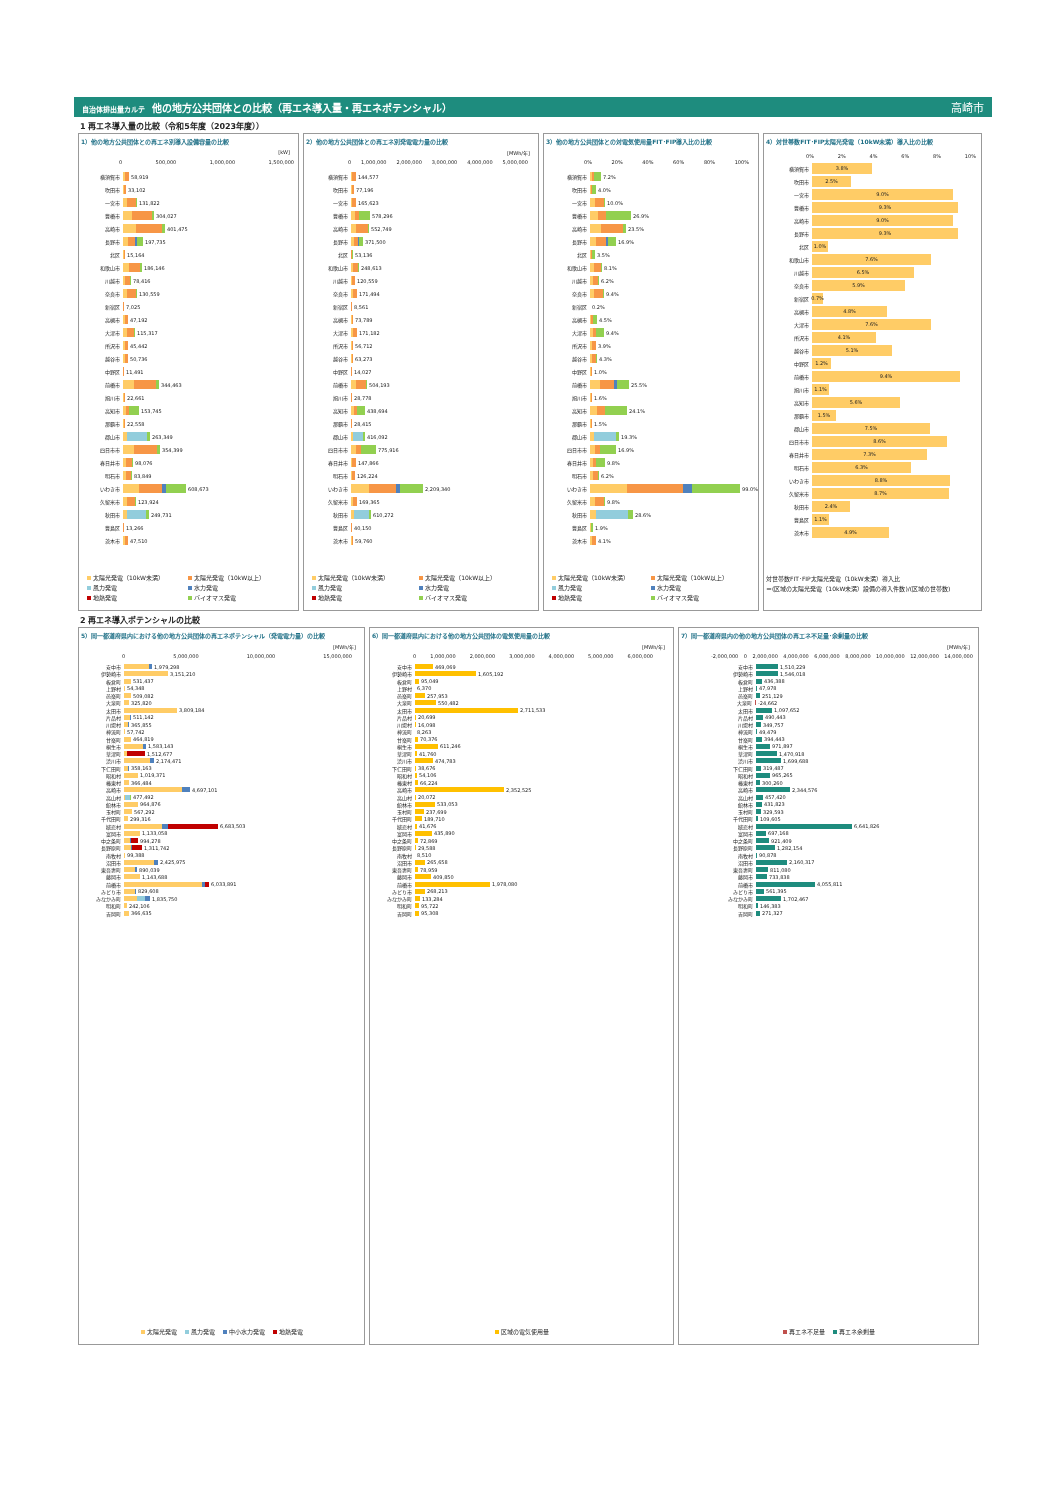自治体排出量カルテ 他の地方公共団体との比較（再エネ導入量・再エネポテンシャル）
高崎市
1 再エネ導入量の比較（令和5年度（2023年度））
1）他の地方公共団体との再エネ別導入設備容量の比較
[kW]
0 500,000 1,000,000 1,500,000
横須賀市 58,919
吹田市 33,102
一宮市 131,822
豊橋市 304,027
高崎市 401,475
長野市 197,735
北区 15,164
和歌山市 186,146
川越市 78,416
奈良市 130,559
新宿区 7,025
高槻市 47,192
大津市 115,317
所沢市 45,442
越谷市 50,736
中野区 11,491
前橋市 344,463
旭川市 22,661
高知市 153,745
那覇市 22,558
郡山市 263,349
四日市市 354,399
春日井市 98,076
明石市 83,849
いわき市 608,673
久留米市 123,924
秋田市 249,731
豊島区 13,266
茨木市 47,510
太陽光発電（10kW未満） 太陽光発電（10kW以上） 風力発電 水力発電 地熱発電 バイオマス発電
2）他の地方公共団体との再エネ別発電電力量の比較
[MWh/年]
0 1,000,000 2,000,000 3,000,000 4,000,000 5,000,000
横須賀市 144,577
吹田市 77,196
一宮市 165,623
豊橋市 578,296
高崎市 552,749
長野市 371,500
北区 53,136
和歌山市 248,613
川越市 120,559
奈良市 171,494
新宿区 8,561
高槻市 73,789
大津市 171,182
所沢市 56,712
越谷市 63,273
中野区 14,027
前橋市 504,193
旭川市 28,778
高知市 438,694
那覇市 28,415
郡山市 416,092
四日市市 775,916
春日井市 147,866
明石市 126,224
いわき市 2,209,340
久留米市 169,365
秋田市 610,272
豊島区 40,150
茨木市 59,760
太陽光発電（10kW未満） 太陽光発電（10kW以上） 風力発電 水力発電 地熱発電 バイオマス発電
3）他の地方公共団体との対電気使用量FIT･FIP導入比の比較
0% 20% 40% 60% 80% 100%
横須賀市 7.2%
吹田市 4.0%
一宮市 10.0%
豊橋市 26.9%
高崎市 23.5%
長野市 16.9%
北区 3.5%
和歌山市 8.1%
川越市 6.2%
奈良市 9.4%
新宿区 0.2%
高槻市 4.5%
大津市 9.4%
所沢市 3.9%
越谷市 4.3%
中野区 1.0%
前橋市 25.5%
旭川市 1.6%
高知市 24.1%
那覇市 1.5%
郡山市 19.3%
四日市市 16.9%
春日井市 9.8%
明石市 6.2%
いわき市 99.0%
久留米市 9.8%
秋田市 28.6%
豊島区 1.9%
茨木市 4.1%
太陽光発電（10kW未満） 太陽光発電（10kW以上） 風力発電 水力発電 地熱発電 バイオマス発電
4）対世帯数FIT･FIP太陽光発電（10kW未満）導入比の比較
0% 2% 4% 6% 8% 10%
横須賀市 3.8%
吹田市 2.5%
一宮市 9.0%
豊橋市 9.3%
高崎市 9.0%
長野市 9.3%
北区 1.0%
和歌山市 7.6%
川越市 6.5%
奈良市 5.9%
新宿区 0.7%
高槻市 4.8%
大津市 7.6%
所沢市 4.1%
越谷市 5.1%
中野区 1.2%
前橋市 9.4%
旭川市 1.1%
高知市 5.6%
那覇市 1.5%
郡山市 7.5%
四日市市 8.6%
春日井市 7.3%
明石市 6.3%
いわき市 8.8%
久留米市 8.7%
秋田市 2.4%
豊島区 1.1%
茨木市 4.9%
対世帯数FIT･FIP太陽光発電（10kW未満）導入比
＝(区域の太陽光発電（10kW未満）設備の導入件数)/(区域の世帯数)
2 再エネ導入ポテンシャルの比較
5）同一都道府県内における他の地方公共団体の再エネポテンシャル（発電電力量）の比較
[MWh/年]
0 5,000,000 10,000,000 15,000,000
安中市 1,979,298
伊勢崎市 3,151,210
板倉町 531,437
上野村 54,348
邑楽町 509,082
大泉町 325,820
太田市 3,809,184
片品村 511,142
川場村 365,855
神流町 57,742
甘楽町 464,819
桐生市 1,583,143
草津町 1,512,677
渋川市 2,174,471
下仁田町 358,163
昭和村 1,019,371
榛東村 366,484
高崎市 4,697,101
高山村 477,492
館林市 964,876
玉村町 567,292
千代田町 299,316
嬬恋村 6,683,503
富岡市 1,133,058
中之条町 994,278
長野原町 1,311,742
南牧村 99,388
沼田市 2,425,975
東吾妻町 890,039
藤岡市 1,143,688
前橋市 6,033,891
みどり市 829,608
みなかみ町 1,835,750
明和町 242,106
吉岡町 366,635
太陽光発電 風力発電 中小水力発電 地熱発電
6）同一都道府県内における他の地方公共団体の電気使用量の比較
[MWh/年]
0 1,000,000 2,000,000 3,000,000 4,000,000 5,000,000 6,000,000
安中市 469,069
伊勢崎市 1,605,192
板倉町 95,049
上野村 6,370
邑楽町 257,953
大泉町 550,482
太田市 2,711,533
片品村 20,699
川場村 16,098
神流町 8,263
甘楽町 70,376
桐生市 611,246
草津町 41,760
渋川市 474,783
下仁田町 38,676
昭和村 54,106
榛東村 66,224
高崎市 2,352,525
高山村 20,072
館林市 533,053
玉村町 237,699
千代田町 189,710
嬬恋村 41,676
富岡市 435,890
中之条町 72,869
長野原町 29,588
南牧村 8,510
沼田市 265,658
東吾妻町 78,959
藤岡市 409,850
前橋市 1,978,080
みどり市 268,213
みなかみ町 133,284
明和町 95,722
吉岡町 95,308
区域の電気使用量
7）同一都道府県内の他の地方公共団体の再エネ不足量･余剰量の比較
[MWh/年]
-2,000,000 0 2,000,000 4,000,000 6,000,000 8,000,000 10,000,000 12,000,000 14,000,000
安中市 1,510,229
伊勢崎市 1,546,018
板倉町 436,388
上野村 47,978
邑楽町 251,129
大泉町 -24,662
太田市 1,097,652
片品村 490,443
川場村 349,757
神流町 49,479
甘楽町 394,443
桐生市 971,897
草津町 1,470,918
渋川市 1,699,688
下仁田町 319,487
昭和村 965,265
榛東村 300,260
高崎市 2,344,576
高山村 457,420
館林市 431,823
玉村町 329,593
千代田町 109,605
嬬恋村 6,641,826
富岡市 697,168
中之条町 921,409
長野原町 1,282,154
南牧村 90,878
沼田市 2,160,317
東吾妻町 811,080
藤岡市 733,838
前橋市 4,055,811
みどり市 561,395
みなかみ町 1,702,467
明和町 146,383
吉岡町 271,327
再エネ不足量 再エネ余剰量